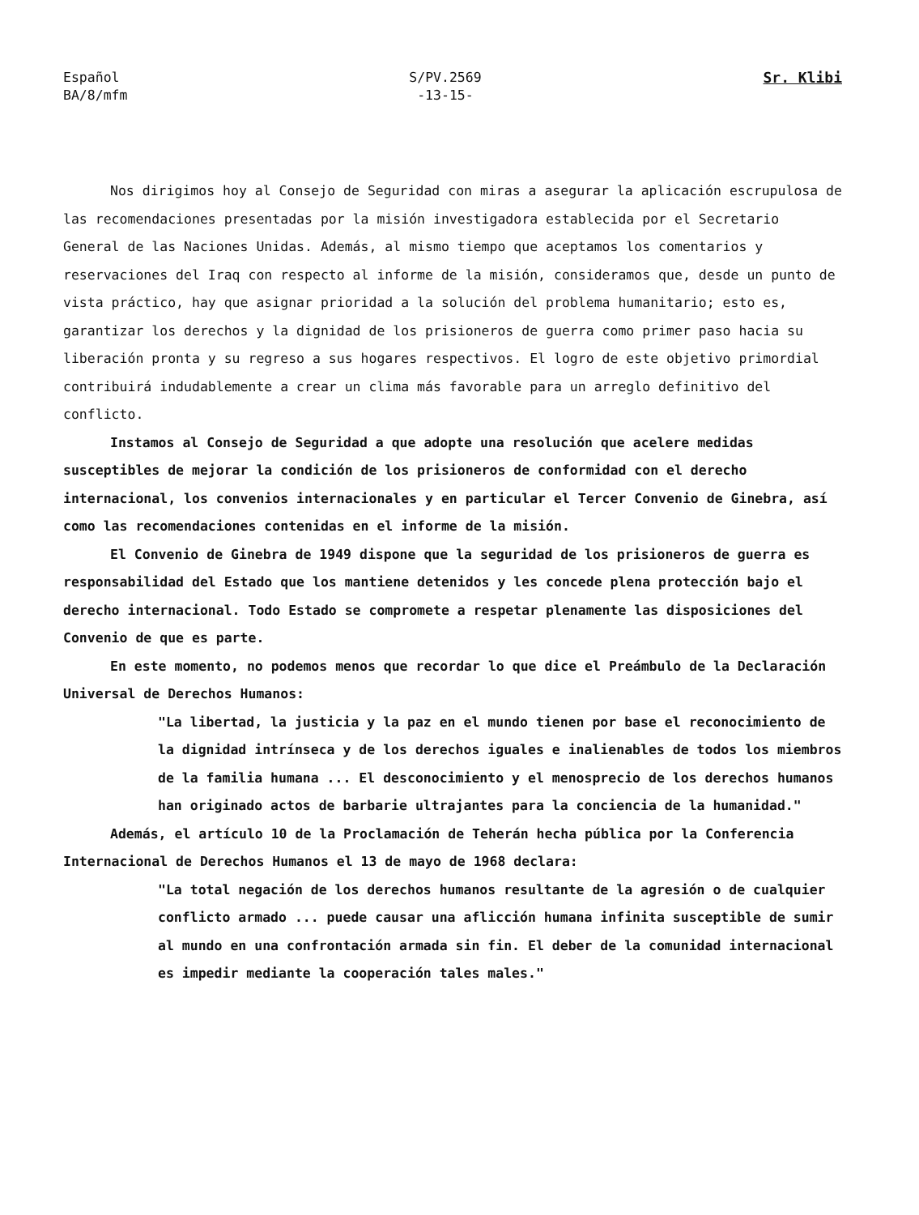Español
BA/8/mfm
S/PV.2569
-13-15-
Sr. Klibi
Nos dirigimos hoy al Consejo de Seguridad con miras a asegurar la aplicación escrupulosa de las recomendaciones presentadas por la misión investigadora establecida por el Secretario General de las Naciones Unidas. Además, al mismo tiempo que aceptamos los comentarios y reservaciones del Iraq con respecto al informe de la misión, consideramos que, desde un punto de vista práctico, hay que asignar prioridad a la solución del problema humanitario; esto es, garantizar los derechos y la dignidad de los prisioneros de guerra como primer paso hacia su liberación pronta y su regreso a sus hogares respectivos. El logro de este objetivo primordial contribuirá indudablemente a crear un clima más favorable para un arreglo definitivo del conflicto.
Instamos al Consejo de Seguridad a que adopte una resolución que acelere medidas susceptibles de mejorar la condición de los prisioneros de conformidad con el derecho internacional, los convenios internacionales y en particular el Tercer Convenio de Ginebra, así como las recomendaciones contenidas en el informe de la misión.
El Convenio de Ginebra de 1949 dispone que la seguridad de los prisioneros de guerra es responsabilidad del Estado que los mantiene detenidos y les concede plena protección bajo el derecho internacional. Todo Estado se compromete a respetar plenamente las disposiciones del Convenio de que es parte.
En este momento, no podemos menos que recordar lo que dice el Preámbulo de la Declaración Universal de Derechos Humanos:
"La libertad, la justicia y la paz en el mundo tienen por base el reconocimiento de la dignidad intrínseca y de los derechos iguales e inalienables de todos los miembros de la familia humana ... El desconocimiento y el menosprecio de los derechos humanos han originado actos de barbarie ultrajantes para la conciencia de la humanidad."
Además, el artículo 10 de la Proclamación de Teherán hecha pública por la Conferencia Internacional de Derechos Humanos el 13 de mayo de 1968 declara:
"La total negación de los derechos humanos resultante de la agresión o de cualquier conflicto armado ... puede causar una aflicción humana infinita susceptible de sumir al mundo en una confrontación armada sin fin. El deber de la comunidad internacional es impedir mediante la cooperación tales males."